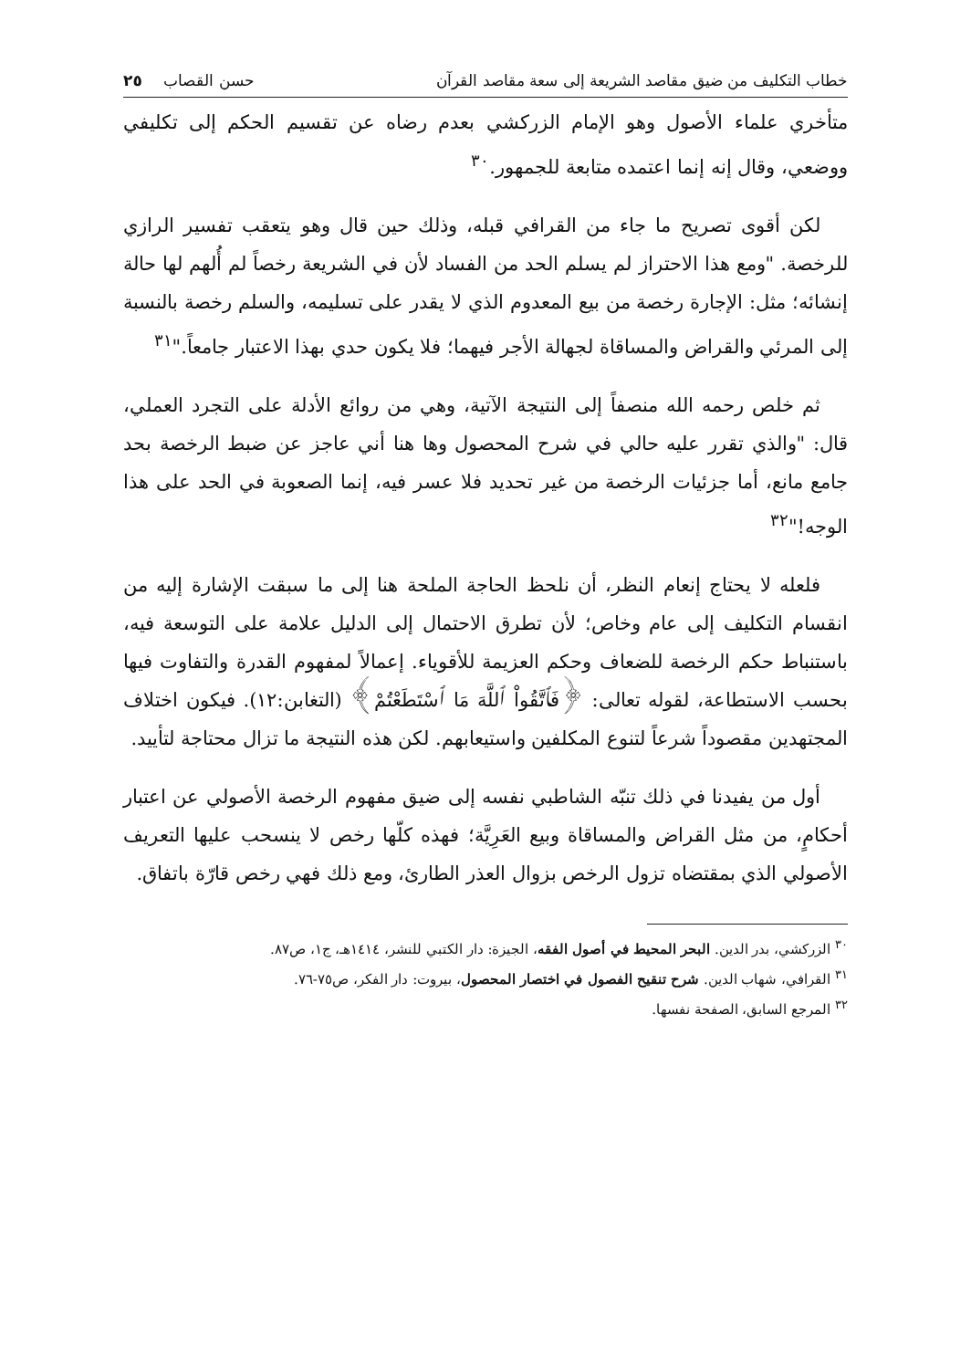خطاب التكليف من ضيق مقاصد الشريعة إلى سعة مقاصد القرآن حسن القصاب ٢٥
متأخري علماء الأصول وهو الإمام الزركشي بعدم رضاه عن تقسيم الحكم إلى تكليفي ووضعي، وقال إنه إنما اعتمده متابعة للجمهور.<sup>٣٠</sup>
لكن أقوى تصريح ما جاء من القرافي قبله، وذلك حين قال وهو يتعقب تفسير الرازي للرخصة. "ومع هذا الاحتراز لم يسلم الحد من الفساد لأن في الشريعة رخصاً لم أُلهم لها حالة إنشائه؛ مثل: الإجارة رخصة من بيع المعدوم الذي لا يقدر على تسليمه، والسلم رخصة بالنسبة إلى المرئي والقراض والمساقاة لجهالة الأجر فيهما؛ فلا يكون حدي بهذا الاعتبار جامعاً."<sup>٣١</sup>
ثم خلص رحمه الله منصفاً إلى النتيجة الآتية، وهي من روائع الأدلة على التجرد العملي، قال: "والذي تقرر عليه حالي في شرح المحصول وها هنا أني عاجز عن ضبط الرخصة بحد جامع مانع، أما جزئيات الرخصة من غير تحديد فلا عسر فيه، إنما الصعوبة في الحد على هذا الوجه!"<sup>٣٢</sup>
فلعله لا يحتاج إنعام النظر، أن نلحظ الحاجة الملحة هنا إلى ما سبقت الإشارة إليه من انقسام التكليف إلى عام وخاص؛ لأن تطرق الاحتمال إلى الدليل علامة على التوسعة فيه، باستنباط حكم الرخصة للضعاف وحكم العزيمة للأقوياء. إعمالاً لمفهوم القدرة والتفاوت فيها بحسب الاستطاعة، لقوله تعالى: ﴿فَٱتَّقُواْ ٱللَّهَ مَا ٱسْتَطَعْتُمْ﴾ (التغابن:١٢). فيكون اختلاف المجتهدين مقصوداً شرعاً لتنوع المكلفين واستيعابهم. لكن هذه النتيجة ما تزال محتاجة لتأييد.
أول من يفيدنا في ذلك تنبّه الشاطبي نفسه إلى ضيق مفهوم الرخصة الأصولي عن اعتبار أحكامٍ، من مثل القراض والمساقاة وبيع العَرِيَّة؛ فهذه كلّها رخص لا ينسحب عليها التعريف الأصولي الذي بمقتضاه تزول الرخص بزوال العذر الطارئ، ومع ذلك فهي رخص قارّة باتفاق.
<sup>٣٠</sup> الزركشي، بدر الدين. البحر المحيط في أصول الفقه، الجيزة: دار الكتبي للنشر، ١٤١٤هـ، ج١، ص٨٧.
<sup>٣١</sup> القرافي، شهاب الدين. شرح تنقيح الفصول في اختصار المحصول، بيروت: دار الفكر، ص٧٥-٧٦.
<sup>٣٢</sup> المرجع السابق، الصفحة نفسها.